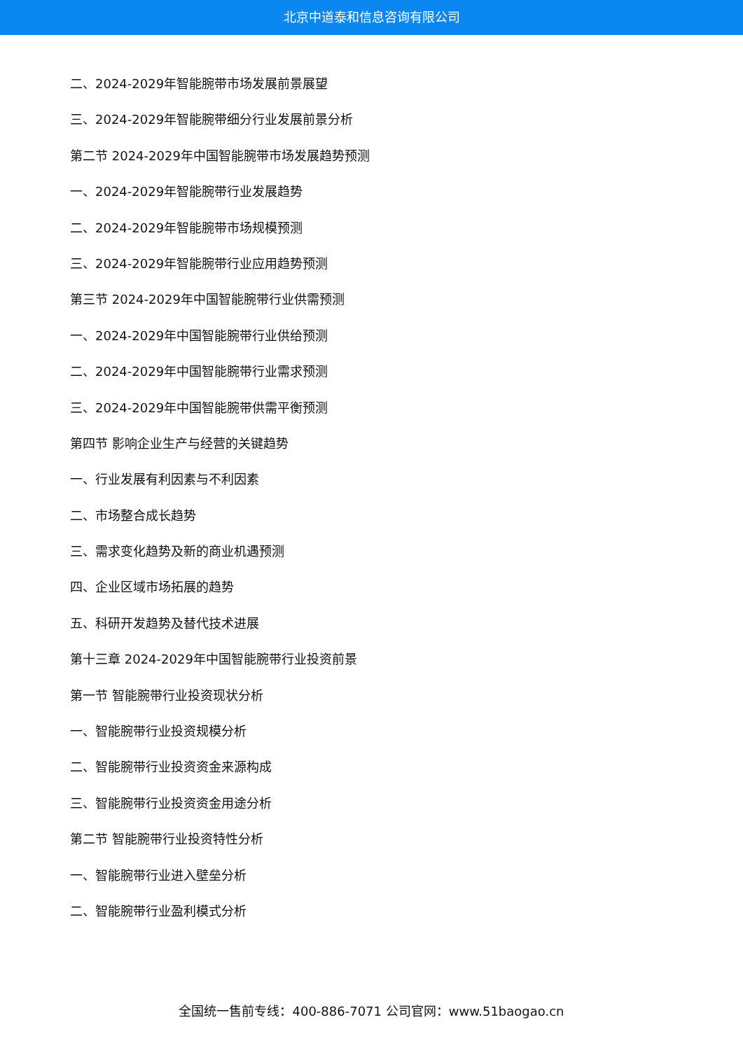北京中道泰和信息咨询有限公司
二、2024-2029年智能腕带市场发展前景展望
三、2024-2029年智能腕带细分行业发展前景分析
第二节 2024-2029年中国智能腕带市场发展趋势预测
一、2024-2029年智能腕带行业发展趋势
二、2024-2029年智能腕带市场规模预测
三、2024-2029年智能腕带行业应用趋势预测
第三节 2024-2029年中国智能腕带行业供需预测
一、2024-2029年中国智能腕带行业供给预测
二、2024-2029年中国智能腕带行业需求预测
三、2024-2029年中国智能腕带供需平衡预测
第四节 影响企业生产与经营的关键趋势
一、行业发展有利因素与不利因素
二、市场整合成长趋势
三、需求变化趋势及新的商业机遇预测
四、企业区域市场拓展的趋势
五、科研开发趋势及替代技术进展
第十三章 2024-2029年中国智能腕带行业投资前景
第一节 智能腕带行业投资现状分析
一、智能腕带行业投资规模分析
二、智能腕带行业投资资金来源构成
三、智能腕带行业投资资金用途分析
第二节 智能腕带行业投资特性分析
一、智能腕带行业进入壁垒分析
二、智能腕带行业盈利模式分析
全国统一售前专线：400-886-7071 公司官网：www.51baogao.cn